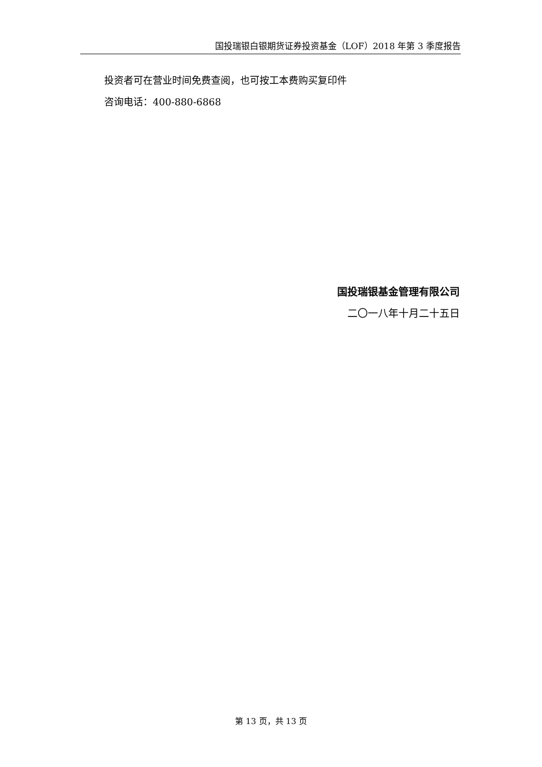国投瑞银白银期货证券投资基金（LOF）2018 年第 3 季度报告
投资者可在营业时间免费查阅，也可按工本费购买复印件
咨询电话：400-880-6868
国投瑞银基金管理有限公司
二〇一八年十月二十五日
第 13 页，共 13 页